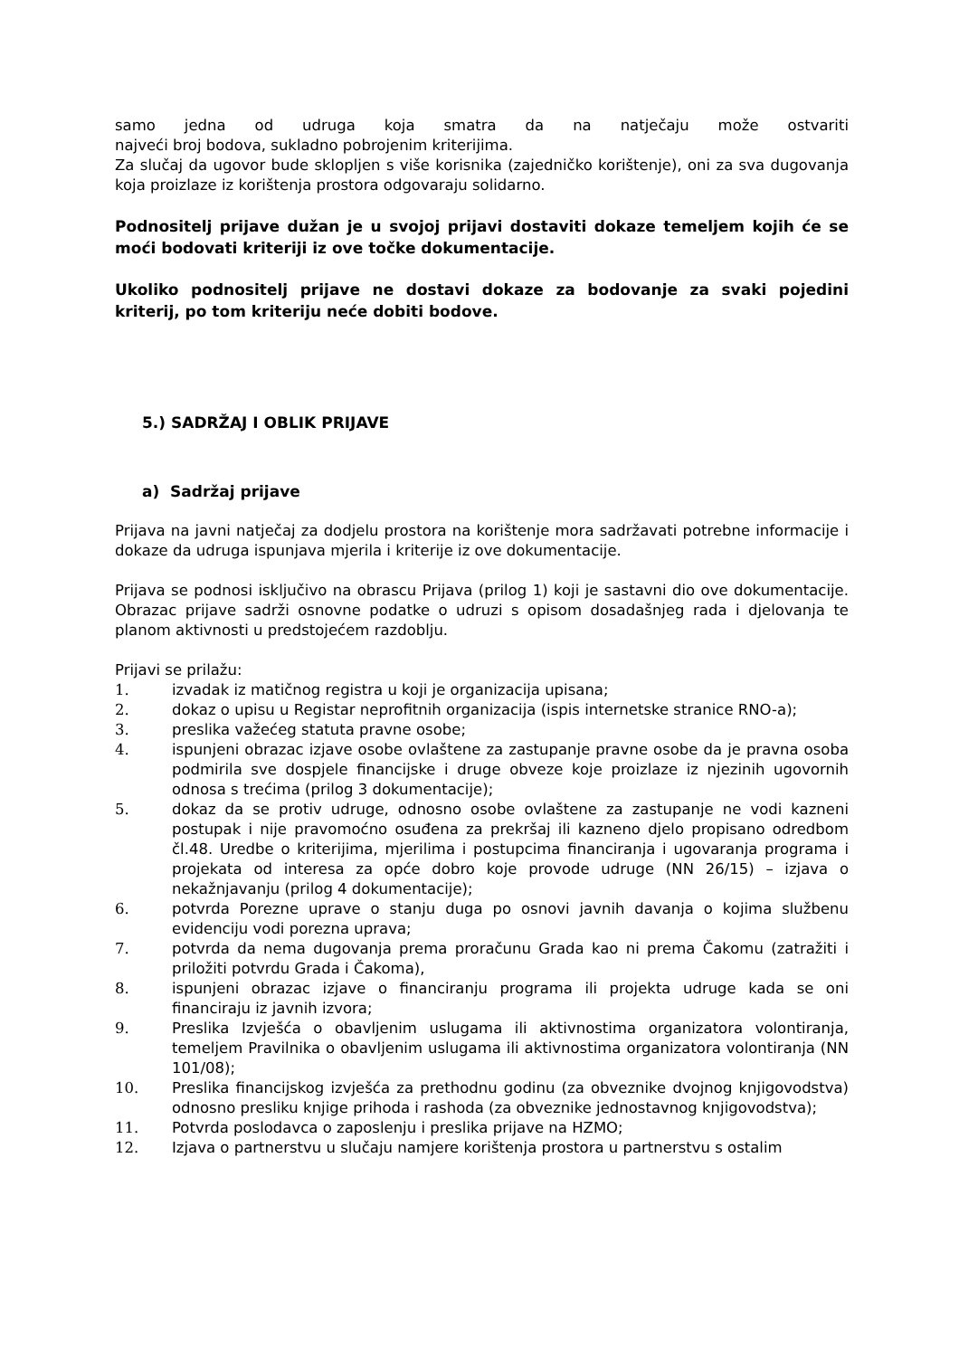samo jedna od udruga koja smatra da na natječaju može ostvariti
najveći broj bodova, sukladno pobrojenim kriterijima.
Za slučaj da ugovor bude sklopljen s više korisnika (zajedničko korištenje), oni za sva dugovanja koja proizlaze iz korištenja prostora odgovaraju solidarno.
Podnositelj prijave dužan je u svojoj prijavi dostaviti dokaze temeljem kojih će se moći bodovati kriteriji iz ove točke dokumentacije.
Ukoliko podnositelj prijave ne dostavi dokaze za bodovanje za svaki pojedini kriterij, po tom kriteriju neće dobiti bodove.
5.) SADRŽAJ I OBLIK PRIJAVE
a) Sadržaj prijave
Prijava na javni natječaj za dodjelu prostora na korištenje mora sadržavati potrebne informacije i dokaze da udruga ispunjava mjerila i kriterije iz ove dokumentacije.
Prijava se podnosi isključivo na obrascu Prijava (prilog 1) koji je sastavni dio ove dokumentacije. Obrazac prijave sadrži osnovne podatke o udruzi s opisom dosadašnjeg rada i djelovanja te planom aktivnosti u predstojećem razdoblju.
Prijavi se prilažu:
1. izvadak iz matičnog registra u koji je organizacija upisana;
2. dokaz o upisu u Registar neprofitnih organizacija (ispis internetske stranice RNO-a);
3. preslika važećeg statuta pravne osobe;
4. ispunjeni obrazac izjave osobe ovlaštene za zastupanje pravne osobe da je pravna osoba podmirila sve dospjele financijske i druge obveze koje proizlaze iz njezinih ugovornih odnosa s trećima (prilog 3 dokumentacije);
5. dokaz da se protiv udruge, odnosno osobe ovlaštene za zastupanje ne vodi kazneni postupak i nije pravomoćno osuđena za prekršaj ili kazneno djelo propisano odredbom čl.48. Uredbe o kriterijima, mjerilima i postupcima financiranja i ugovaranja programa i projekata od interesa za opće dobro koje provode udruge (NN 26/15) – izjava o nekažnjavanju (prilog 4 dokumentacije);
6. potvrda Porezne uprave o stanju duga po osnovi javnih davanja o kojima službenu evidenciju vodi porezna uprava;
7. potvrda da nema dugovanja prema proračunu Grada kao ni prema Čakomu (zatražiti i priložiti potvrdu Grada i Čakoma),
8. ispunjeni obrazac izjave o financiranju programa ili projekta udruge kada se oni financiraju iz javnih izvora;
9. Preslika Izvješća o obavljenim uslugama ili aktivnostima organizatora volontiranja, temeljem Pravilnika o obavljenim uslugama ili aktivnostima organizatora volontiranja (NN 101/08);
10. Preslika financijskog izvješća za prethodnu godinu (za obveznike dvojnog knjigovodstva) odnosno presliku knjige prihoda i rashoda (za obveznike jednostavnog knjigovodstva);
11. Potvrda poslodavca o zaposlenju i preslika prijave na HZMO;
12. Izjava o partnerstvu u slučaju namjere korištenja prostora u partnerstvu s ostalim